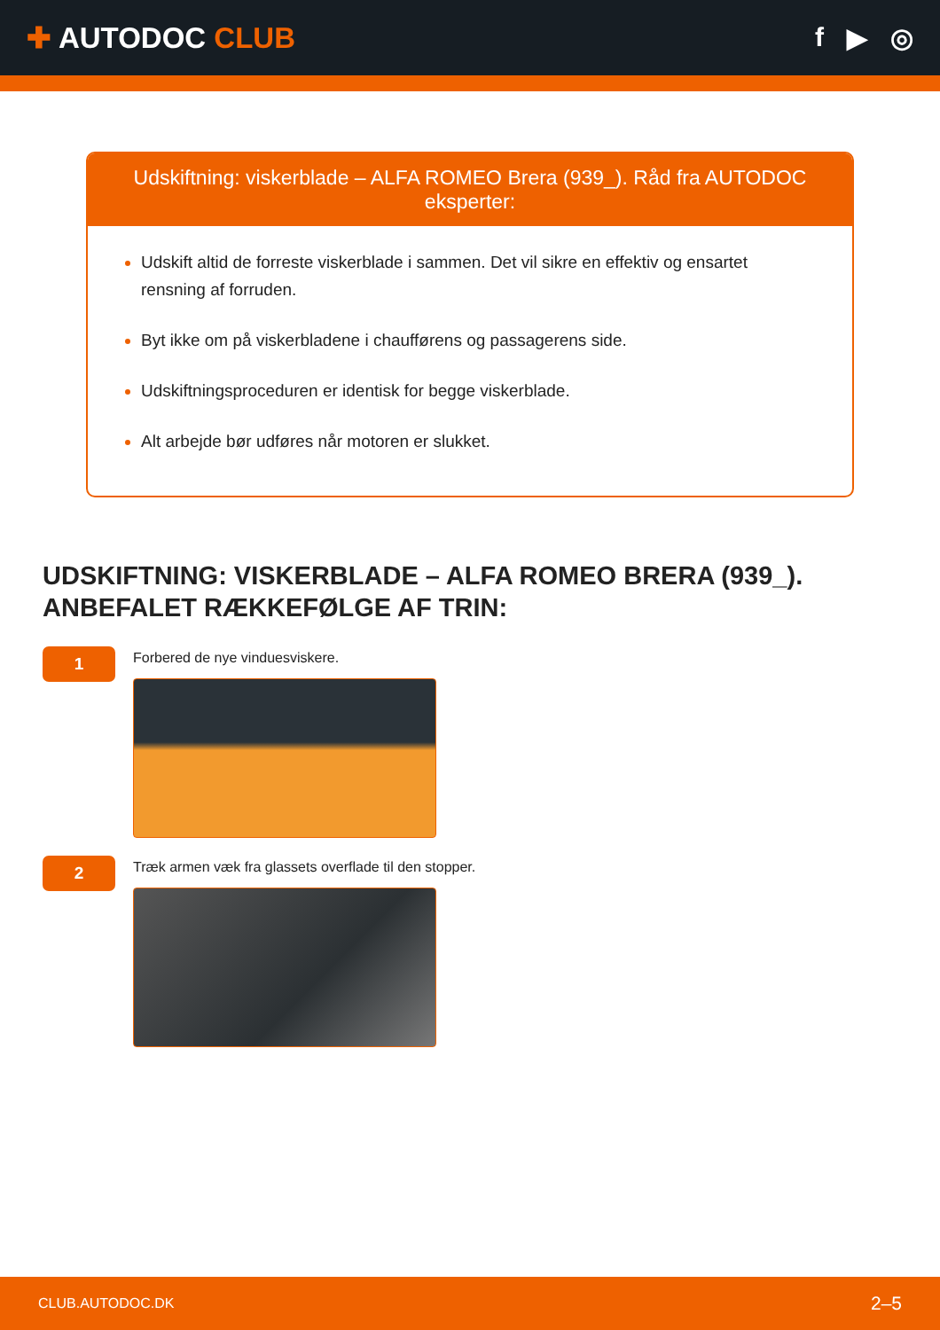✚ AUTODOC CLUB f ▶ ◎
Udskiftning: viskerblade – ALFA ROMEO Brera (939_). Råd fra AUTODOC eksperter:
Udskift altid de forreste viskerblade i sammen. Det vil sikre en effektiv og ensartet rensning af forruden.
Byt ikke om på viskerbladene i chaufførens og passagerens side.
Udskiftningsproceduren er identisk for begge viskerblade.
Alt arbejde bør udføres når motoren er slukket.
UDSKIFTNING: VISKERBLADE – ALFA ROMEO BRERA (939_). ANBEFALET RÆKKEFØLGE AF TRIN:
1
Forbered de nye vinduesviskere.
2
Træk armen væk fra glassets overflade til den stopper.
CLUB.AUTODOC.DK 2–5